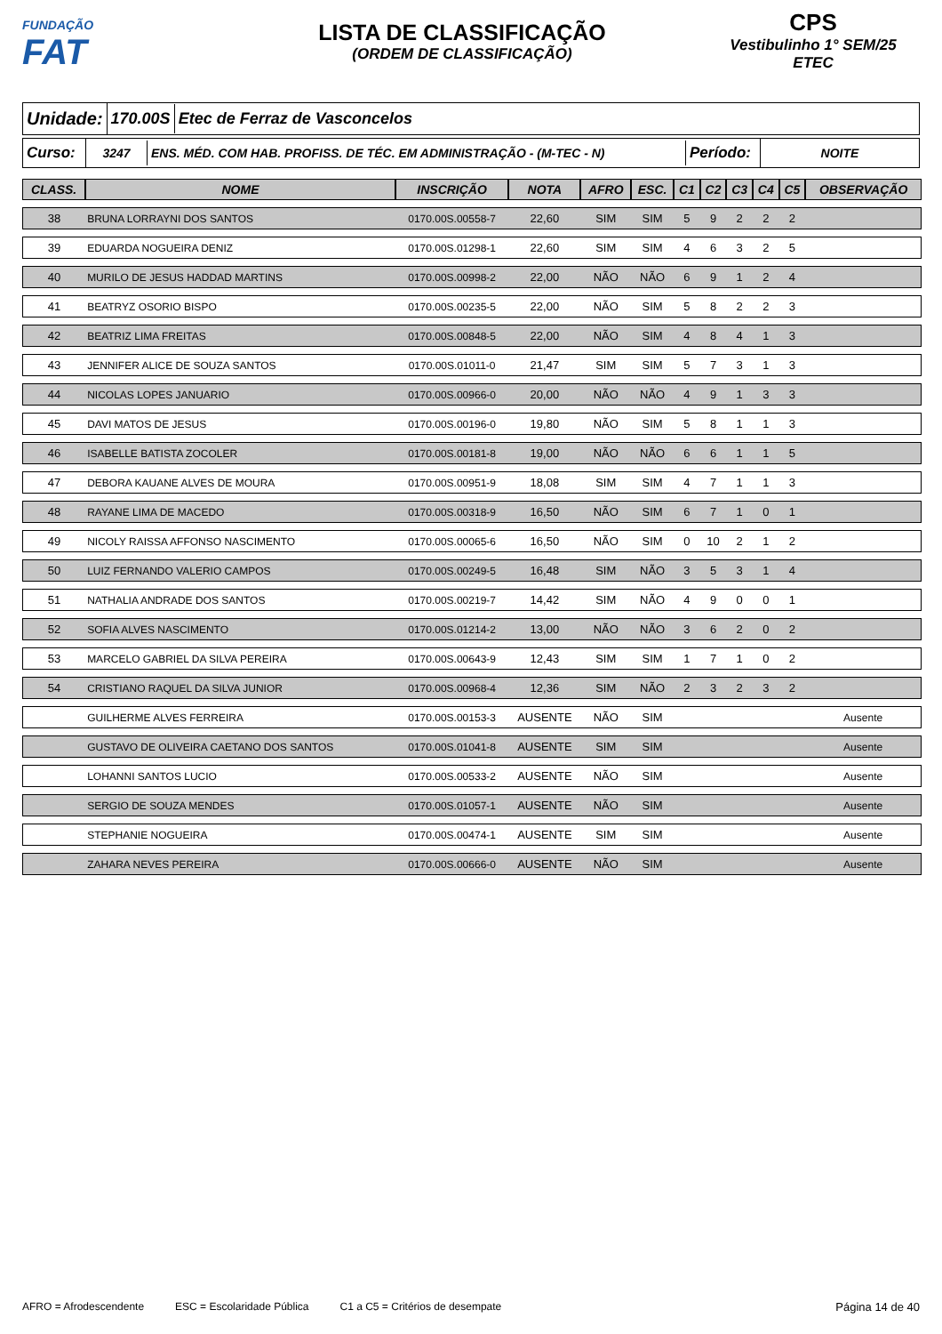FUNDAÇÃO
FAT
LISTA DE CLASSIFICAÇÃO
(ORDEM DE CLASSIFICAÇÃO)
CPS
Vestibulinho 1° SEM/25
ETEC
Unidade: 170.00S Etec de Ferraz de Vasconcelos
Curso:
3247
ENS. MÉD. COM HAB. PROFISS. DE TÉC. EM ADMINISTRAÇÃO - (M-TEC - N)
Período:
NOITE
| CLASS. | NOME | INSCRIÇÃO | NOTA | AFRO | ESC. | C1 | C2 | C3 | C4 | C5 | OBSERVAÇÃO |
| --- | --- | --- | --- | --- | --- | --- | --- | --- | --- | --- | --- |
| 38 | BRUNA LORRAYNI DOS SANTOS | 0170.00S.00558-7 | 22,60 | SIM | SIM | 5 | 9 | 2 | 2 | 2 | |
| 39 | EDUARDA NOGUEIRA DENIZ | 0170.00S.01298-1 | 22,60 | SIM | SIM | 4 | 6 | 3 | 2 | 5 | |
| 40 | MURILO DE JESUS HADDAD MARTINS | 0170.00S.00998-2 | 22,00 | NÃO | NÃO | 6 | 9 | 1 | 2 | 4 | |
| 41 | BEATRYZ OSORIO BISPO | 0170.00S.00235-5 | 22,00 | NÃO | SIM | 5 | 8 | 2 | 2 | 3 | |
| 42 | BEATRIZ LIMA FREITAS | 0170.00S.00848-5 | 22,00 | NÃO | SIM | 4 | 8 | 4 | 1 | 3 | |
| 43 | JENNIFER ALICE DE SOUZA SANTOS | 0170.00S.01011-0 | 21,47 | SIM | SIM | 5 | 7 | 3 | 1 | 3 | |
| 44 | NICOLAS LOPES JANUARIO | 0170.00S.00966-0 | 20,00 | NÃO | NÃO | 4 | 9 | 1 | 3 | 3 | |
| 45 | DAVI MATOS DE JESUS | 0170.00S.00196-0 | 19,80 | NÃO | SIM | 5 | 8 | 1 | 1 | 3 | |
| 46 | ISABELLE BATISTA ZOCOLER | 0170.00S.00181-8 | 19,00 | NÃO | NÃO | 6 | 6 | 1 | 1 | 5 | |
| 47 | DEBORA KAUANE ALVES DE MOURA | 0170.00S.00951-9 | 18,08 | SIM | SIM | 4 | 7 | 1 | 1 | 3 | |
| 48 | RAYANE LIMA DE MACEDO | 0170.00S.00318-9 | 16,50 | NÃO | SIM | 6 | 7 | 1 | 0 | 1 | |
| 49 | NICOLY RAISSA AFFONSO NASCIMENTO | 0170.00S.00065-6 | 16,50 | NÃO | SIM | 0 | 10 | 2 | 1 | 2 | |
| 50 | LUIZ FERNANDO VALERIO CAMPOS | 0170.00S.00249-5 | 16,48 | SIM | NÃO | 3 | 5 | 3 | 1 | 4 | |
| 51 | NATHALIA ANDRADE DOS SANTOS | 0170.00S.00219-7 | 14,42 | SIM | NÃO | 4 | 9 | 0 | 0 | 1 | |
| 52 | SOFIA ALVES NASCIMENTO | 0170.00S.01214-2 | 13,00 | NÃO | NÃO | 3 | 6 | 2 | 0 | 2 | |
| 53 | MARCELO GABRIEL DA SILVA PEREIRA | 0170.00S.00643-9 | 12,43 | SIM | SIM | 1 | 7 | 1 | 0 | 2 | |
| 54 | CRISTIANO RAQUEL DA SILVA JUNIOR | 0170.00S.00968-4 | 12,36 | SIM | NÃO | 2 | 3 | 2 | 3 | 2 | |
| | GUILHERME ALVES FERREIRA | 0170.00S.00153-3 | AUSENTE | NÃO | SIM | | | | | | Ausente |
| | GUSTAVO DE OLIVEIRA CAETANO DOS SANTOS | 0170.00S.01041-8 | AUSENTE | SIM | SIM | | | | | | Ausente |
| | LOHANNI SANTOS LUCIO | 0170.00S.00533-2 | AUSENTE | NÃO | SIM | | | | | | Ausente |
| | SERGIO DE SOUZA MENDES | 0170.00S.01057-1 | AUSENTE | NÃO | SIM | | | | | | Ausente |
| | STEPHANIE NOGUEIRA | 0170.00S.00474-1 | AUSENTE | SIM | SIM | | | | | | Ausente |
| | ZAHARA NEVES PEREIRA | 0170.00S.00666-0 | AUSENTE | NÃO | SIM | | | | | | Ausente |
AFRO = Afrodescendente ESC = Escolaridade Pública C1 a C5 = Critérios de desempate Página 14 de 40